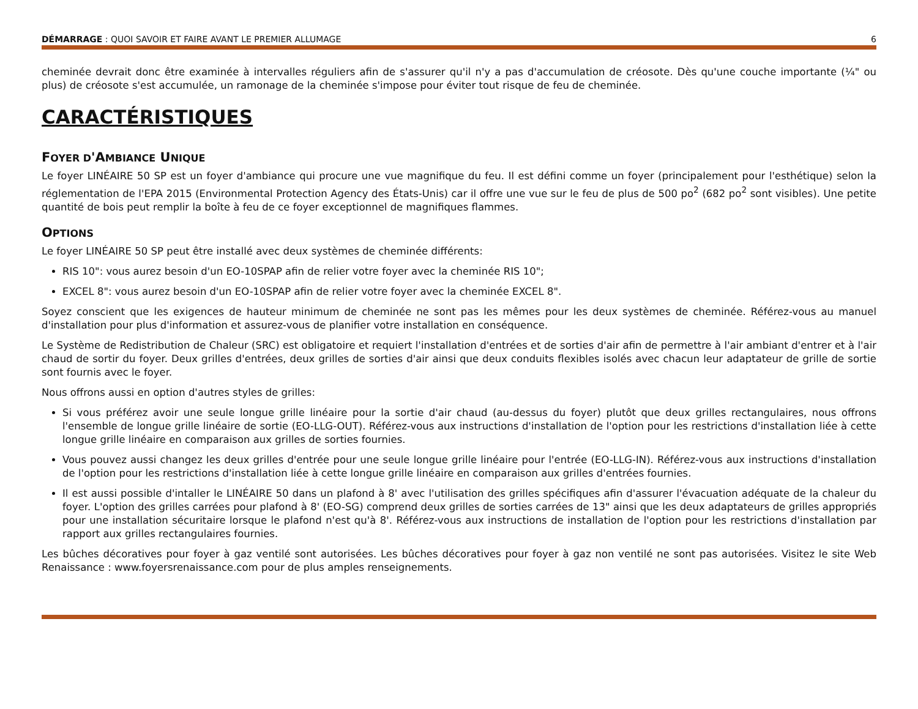DÉMARRAGE : QUOI SAVOIR ET FAIRE AVANT LE PREMIER ALLUMAGE 6
cheminée devrait donc être examinée à intervalles réguliers afin de s'assurer qu'il n'y a pas d'accumulation de créosote. Dès qu'une couche importante (¼" ou plus) de créosote s'est accumulée, un ramonage de la cheminée s'impose pour éviter tout risque de feu de cheminée.
CARACTÉRISTIQUES
FOYER D'AMBIANCE UNIQUE
Le foyer LINÉAIRE 50 SP est un foyer d'ambiance qui procure une vue magnifique du feu. Il est défini comme un foyer (principalement pour l'esthétique) selon la réglementation de l'EPA 2015 (Environmental Protection Agency des États-Unis) car il offre une vue sur le feu de plus de 500 po<sup>2</sup> (682 po<sup>2</sup> sont visibles). Une petite quantité de bois peut remplir la boîte à feu de ce foyer exceptionnel de magnifiques flammes.
OPTIONS
Le foyer LINÉAIRE 50 SP peut être installé avec deux systèmes de cheminée différents:
RIS 10": vous aurez besoin d'un EO-10SPAP afin de relier votre foyer avec la cheminée RIS 10";
EXCEL 8": vous aurez besoin d'un EO-10SPAP afin de relier votre foyer avec la cheminée EXCEL 8".
Soyez conscient que les exigences de hauteur minimum de cheminée ne sont pas les mêmes pour les deux systèmes de cheminée. Référez-vous au manuel d'installation pour plus d'information et assurez-vous de planifier votre installation en conséquence.
Le Système de Redistribution de Chaleur (SRC) est obligatoire et requiert l'installation d'entrées et de sorties d'air afin de permettre à l'air ambiant d'entrer et à l'air chaud de sortir du foyer. Deux grilles d'entrées, deux grilles de sorties d'air ainsi que deux conduits flexibles isolés avec chacun leur adaptateur de grille de sortie sont fournis avec le foyer.
Nous offrons aussi en option d'autres styles de grilles:
Si vous préférez avoir une seule longue grille linéaire pour la sortie d'air chaud (au-dessus du foyer) plutôt que deux grilles rectangulaires, nous offrons l'ensemble de longue grille linéaire de sortie (EO-LLG-OUT). Référez-vous aux instructions d'installation de l'option pour les restrictions d'installation liée à cette longue grille linéaire en comparaison aux grilles de sorties fournies.
Vous pouvez aussi changez les deux grilles d'entrée pour une seule longue grille linéaire pour l'entrée (EO-LLG-IN). Référez-vous aux instructions d'installation de l'option pour les restrictions d'installation liée à cette longue grille linéaire en comparaison aux grilles d'entrées fournies.
Il est aussi possible d'intaller le LINÉAIRE 50 dans un plafond à 8' avec l'utilisation des grilles spécifiques afin d'assurer l'évacuation adéquate de la chaleur du foyer. L'option des grilles carrées pour plafond à 8' (EO-SG) comprend deux grilles de sorties carrées de 13" ainsi que les deux adaptateurs de grilles appropriés pour une installation sécuritaire lorsque le plafond n'est qu'à 8'. Référez-vous aux instructions de installation de l'option pour les restrictions d'installation par rapport aux grilles rectangulaires fournies.
Les bûches décoratives pour foyer à gaz ventilé sont autorisées. Les bûches décoratives pour foyer à gaz non ventilé ne sont pas autorisées. Visitez le site Web Renaissance : www.foyersrenaissance.com pour de plus amples renseignements.